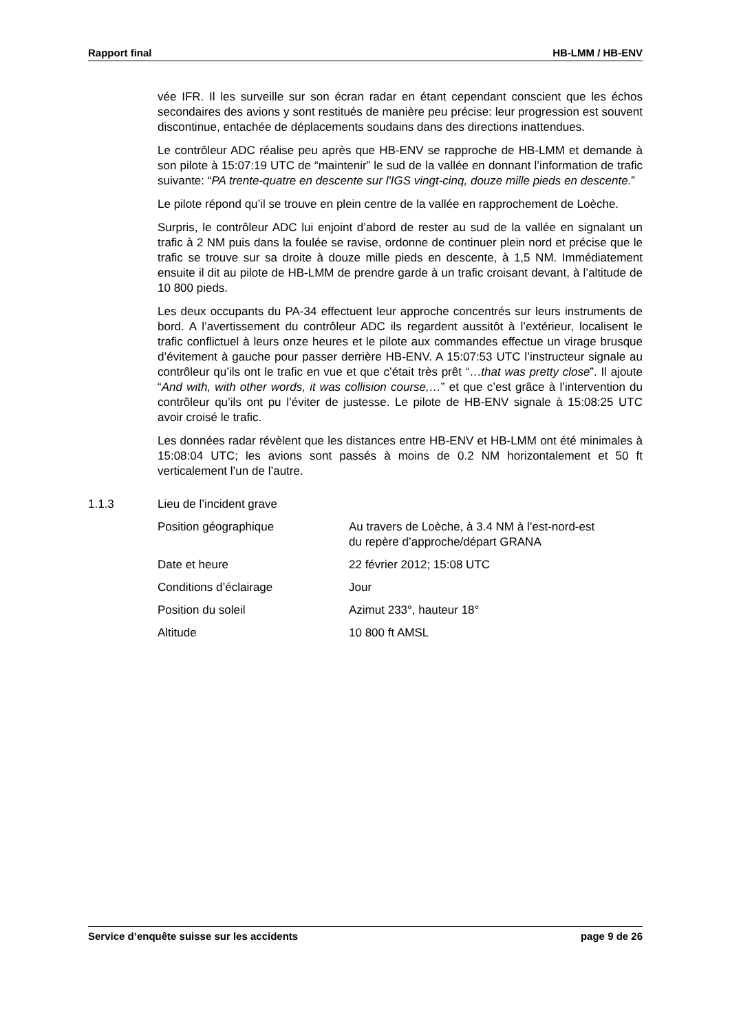Rapport final HB-LMM / HB-ENV
vée IFR. Il les surveille sur son écran radar en étant cependant conscient que les échos secondaires des avions y sont restitués de manière peu précise: leur progression est souvent discontinue, entachée de déplacements soudains dans des directions inattendues.
Le contrôleur ADC réalise peu après que HB-ENV se rapproche de HB-LMM et demande à son pilote à 15:07:19 UTC de “maintenir” le sud de la vallée en donnant l’information de trafic suivante: “PA trente-quatre en descente sur l'IGS vingt-cinq, douze mille pieds en descente.”
Le pilote répond qu’il se trouve en plein centre de la vallée en rapprochement de Loèche.
Surpris, le contrôleur ADC lui enjoint d’abord de rester au sud de la vallée en signalant un trafic à 2 NM puis dans la foulée se ravise, ordonne de continuer plein nord et précise que le trafic se trouve sur sa droite à douze mille pieds en descente, à 1,5 NM. Immédiatement ensuite il dit au pilote de HB-LMM de prendre garde à un trafic croisant devant, à l’altitude de 10 800 pieds.
Les deux occupants du PA-34 effectuent leur approche concentrés sur leurs instruments de bord. A l’avertissement du contrôleur ADC ils regardent aussitôt à l’extérieur, localisent le trafic conflictuel à leurs onze heures et le pilote aux commandes effectue un virage brusque d’évitement à gauche pour passer derrière HB-ENV. A 15:07:53 UTC l’instructeur signale au contrôleur qu’ils ont le trafic en vue et que c’était très prêt “…that was pretty close”. Il ajoute “And with, with other words, it was collision course,…” et que c’est grâce à l’intervention du contrôleur qu’ils ont pu l’éviter de justesse. Le pilote de HB-ENV signale à 15:08:25 UTC avoir croisé le trafic.
Les données radar révèlent que les distances entre HB-ENV et HB-LMM ont été minimales à 15:08:04 UTC; les avions sont passés à moins de 0.2 NM horizontalement et 50 ft verticalement l’un de l’autre.
1.1.3 Lieu de l’incident grave
Position géographique Au travers de Loèche, à 3.4 NM à l’est-nord-est
du repère d’approche/départ GRANA
Date et heure 22 février 2012; 15:08 UTC
Conditions d’éclairage Jour
Position du soleil Azimut 233°, hauteur 18°
Altitude 10 800 ft AMSL
Service d’enquête suisse sur les accidents page 9 de 26